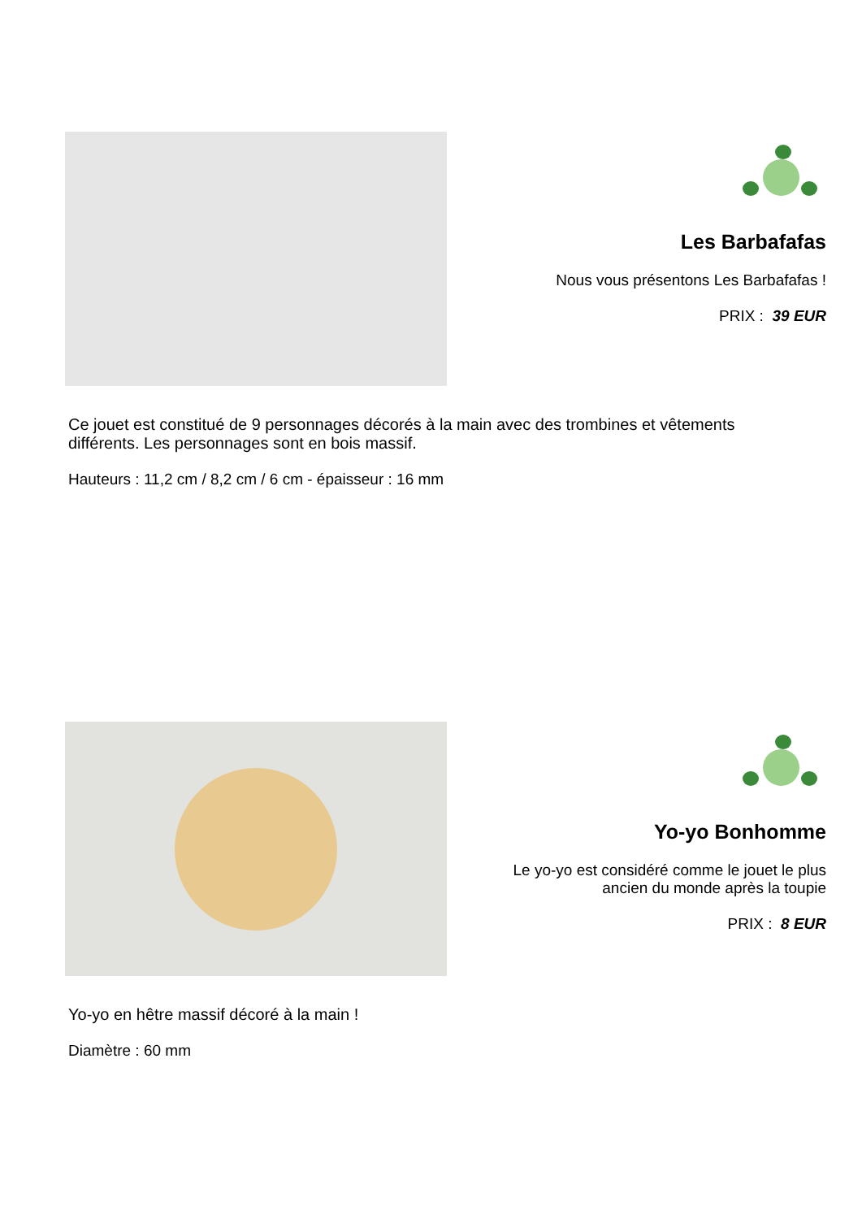Les Barbafafas
Nous vous présentons Les Barbafafas !
PRIX : 39 EUR
Ce jouet est constitué de 9 personnages décorés à la main avec des trombines et vêtements différents. Les personnages sont en bois massif.
Hauteurs : 11,2 cm / 8,2 cm / 6 cm - épaisseur : 16 mm
Yo-yo Bonhomme
Le yo-yo est considéré comme le jouet le plus ancien du monde après la toupie
PRIX : 8 EUR
Yo-yo en hêtre massif décoré à la main !
Diamètre : 60 mm